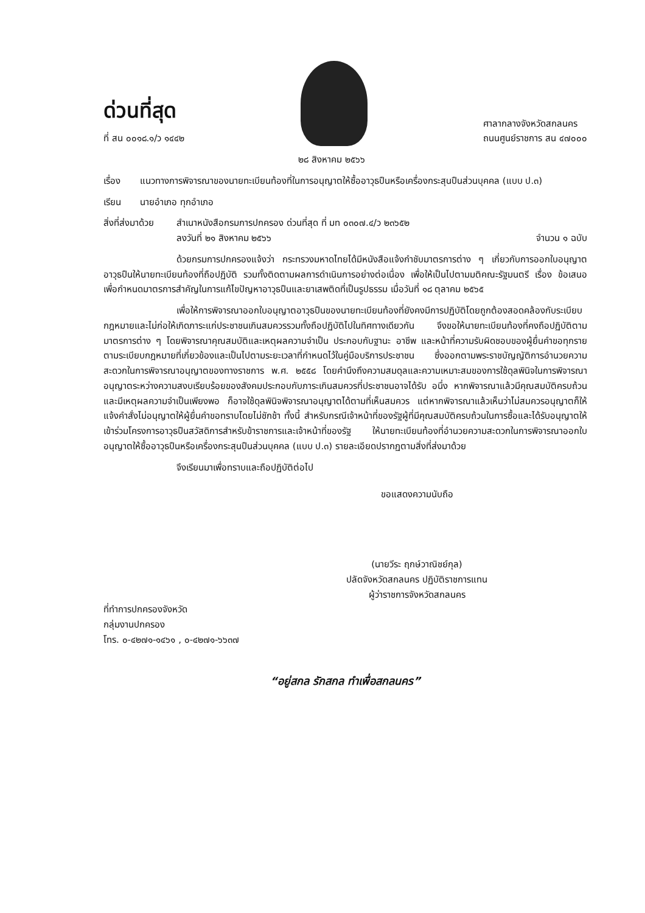ด่วนที่สุด
ที่ สน ๐๐๑๘.๑/ว ๑๔๔๒
ศาลากลางจังหวัดสกลนคร
ถนนศูนย์ราชการ สน ๔๗๐๐๐
๒๘ สิงหาคม ๒๕๖๖
เรื่อง แนวทางการพิจารณาของนายทะเบียนท้องที่ในการอนุญาตให้ซื้ออาวุธปืนหรือเครื่องกระสุนปืนส่วนบุคคล (แบบ ป.๓)
เรียน นายอำเภอ ทุกอำเภอ
สิ่งที่ส่งมาด้วย
สำเนาหนังสือกรมการปกครอง ด่วนที่สุด ที่ มท ๐๓๐๗.๔/ว ๒๓๖๕๒
ลงวันที่ ๒๑ สิงหาคม ๒๕๖๖ จำนวน ๑ ฉบับ
ด้วยกรมการปกครองแจ้งว่า กระทรวงมหาดไทยได้มีหนังสือแจ้งกำชับมาตรการต่าง ๆ เกี่ยวกับการออกใบอนุญาตอาวุธปืนให้นายทะเบียนท้องที่ถือปฏิบัติ รวมทั้งติดตามผลการดำเนินการอย่างต่อเนื่อง เพื่อให้เป็นไปตามมติคณะรัฐมนตรี เรื่อง ข้อเสนอเพื่อกำหนดมาตรการสำคัญในการแก้ไขปัญหาอาวุธปืนและยาเสพติดที่เป็นรูปธรรม เมื่อวันที่ ๑๘ ตุลาคม ๒๕๖๕
เพื่อให้การพิจารณาออกใบอนุญาตอาวุธปืนของนายทะเบียนท้องที่ยังคงมีการปฏิบัติโดยถูกต้องสอดคล้องกับระเบียบกฎหมายและไม่ก่อให้เกิดภาระแก่ประชาชนเกินสมควรรวมทั้งถือปฏิบัติไปในทิศทางเดียวกัน จึงขอให้นายทะเบียนท้องที่คงถือปฏิบัติตามมาตรการต่าง ๆ โดยพิจารณาคุณสมบัติและเหตุผลความจำเป็น ประกอบกับฐานะ อาชีพ และหน้าที่ความรับผิดชอบของผู้ยื่นคำขอทุกราย ตามระเบียบกฎหมายที่เกี่ยวข้องและเป็นไปตามระยะเวลาที่กำหนดไว้ในคู่มือบริการประชาชน ซึ่งออกตามพระราชบัญญัติการอำนวยความสะดวกในการพิจารณาอนุญาตของทางราชการ พ.ศ. ๒๕๕๘ โดยคำนึงถึงความสมดุลและความเหมาะสมของการใช้ดุลพินิจในการพิจารณาอนุญาตระหว่างความสงบเรียบร้อยของสังคมประกอบกับภาระเกินสมควรที่ประชาชนอาจได้รับ อนึ่ง หากพิจารณาแล้วมีคุณสมบัติครบถ้วนและมีเหตุผลความจำเป็นเพียงพอ ก็อาจใช้ดุลพินิจพิจารณาอนุญาตได้ตามที่เห็นสมควร แต่หากพิจารณาแล้วเห็นว่าไม่สมควรอนุญาตก็ให้แจ้งคำสั่งไม่อนุญาตให้ผู้ยื่นคำขอทราบโดยไม่ชักช้า ทั้งนี้ สำหรับกรณีเจ้าหน้าที่ของรัฐผู้ที่มีคุณสมบัติครบถ้วนในการซื้อและได้รับอนุญาตให้เข้าร่วมโครงการอาวุธปืนสวัสดิการสำหรับข้าราชการและเจ้าหน้าที่ของรัฐ ให้นายทะเบียนท้องที่อำนวยความสะดวกในการพิจารณาออกใบอนุญาตให้ซื้ออาวุธปืนหรือเครื่องกระสุนปืนส่วนบุคคล (แบบ ป.๓) รายละเอียดปรากฏตามสิ่งที่ส่งมาด้วย
จึงเรียนมาเพื่อทราบและถือปฏิบัติต่อไป
ขอแสดงความนับถือ
(นายวีระ ฤกษ์วาณิชย์กุล)
ปลัดจังหวัดสกลนคร ปฏิบัติราชการแทน
ผู้ว่าราชการจังหวัดสกลนคร
ที่ทำการปกครองจังหวัด
กลุ่มงานปกครอง
โทร. ๐-๔๒๗๑-๑๔๖๑ , ๐-๔๒๗๑-๖๖๓๗
“อยู่สกล รักสกล ทำเพื่อสกลนคร”